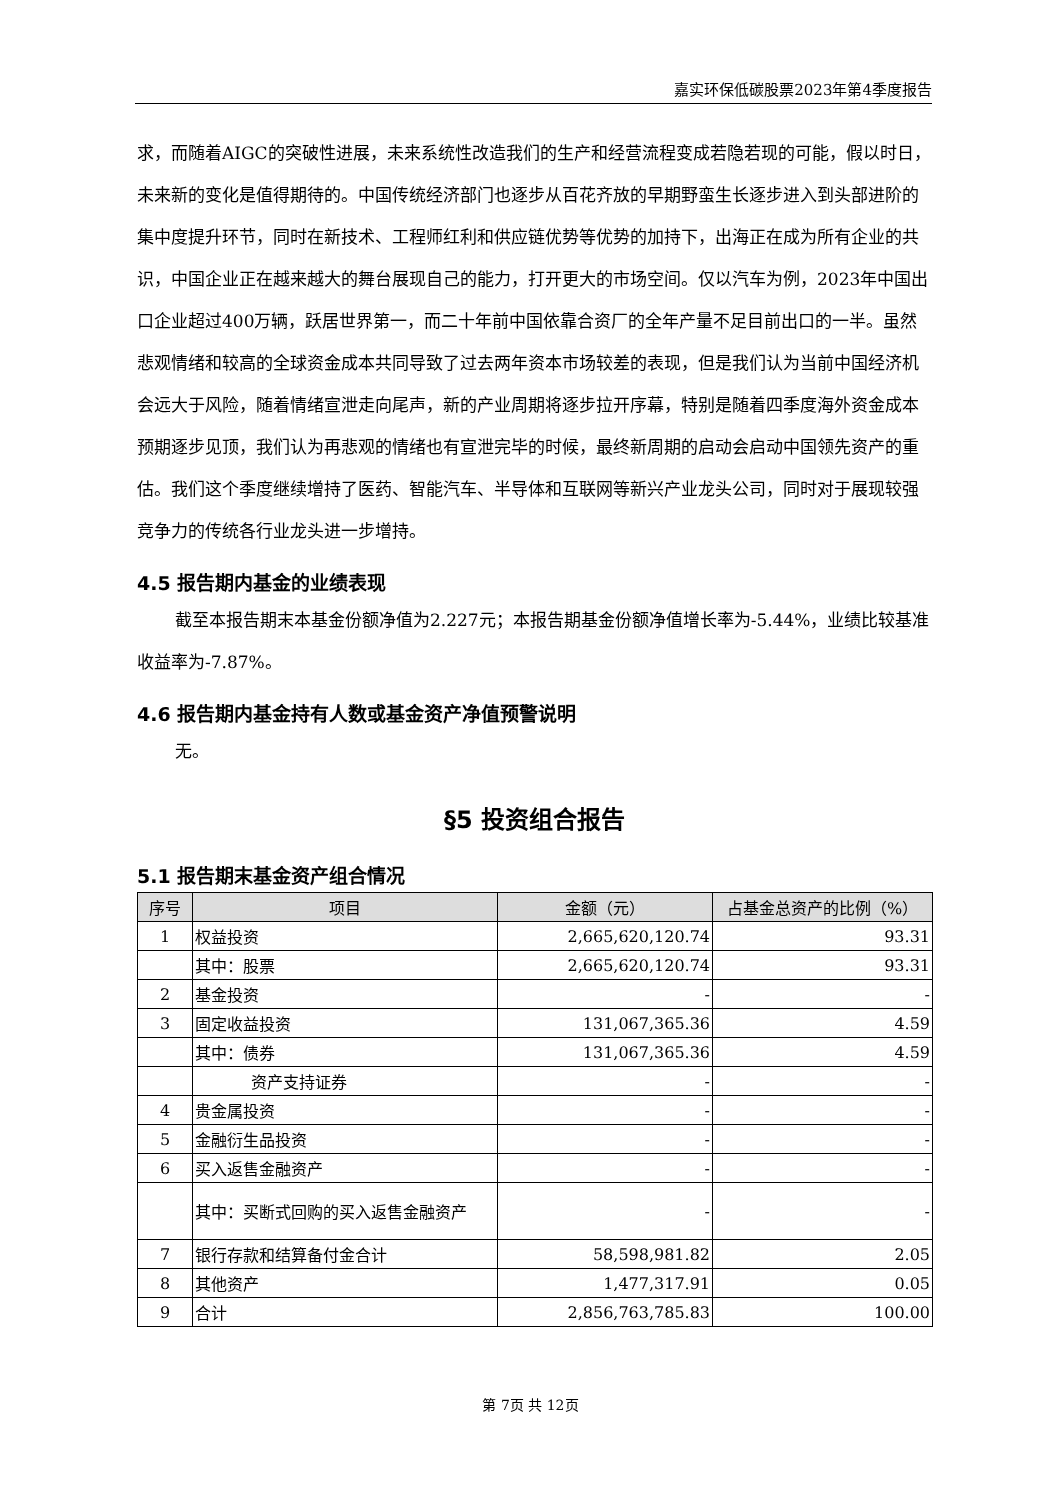嘉实环保低碳股票2023年第4季度报告
求，而随着AIGC的突破性进展，未来系统性改造我们的生产和经营流程变成若隐若现的可能，假以时日，未来新的变化是值得期待的。中国传统经济部门也逐步从百花齐放的早期野蛮生长逐步进入到头部进阶的集中度提升环节，同时在新技术、工程师红利和供应链优势等优势的加持下，出海正在成为所有企业的共识，中国企业正在越来越大的舞台展现自己的能力，打开更大的市场空间。仅以汽车为例，2023年中国出口企业超过400万辆，跃居世界第一，而二十年前中国依靠合资厂的全年产量不足目前出口的一半。虽然悲观情绪和较高的全球资金成本共同导致了过去两年资本市场较差的表现，但是我们认为当前中国经济机会远大于风险，随着情绪宣泄走向尾声，新的产业周期将逐步拉开序幕，特别是随着四季度海外资金成本预期逐步见顶，我们认为再悲观的情绪也有宣泄完毕的时候，最终新周期的启动会启动中国领先资产的重估。我们这个季度继续增持了医药、智能汽车、半导体和互联网等新兴产业龙头公司，同时对于展现较强竞争力的传统各行业龙头进一步增持。
4.5 报告期内基金的业绩表现
截至本报告期末本基金份额净值为2.227元；本报告期基金份额净值增长率为-5.44%，业绩比较基准收益率为-7.87%。
4.6 报告期内基金持有人数或基金资产净值预警说明
无。
§5 投资组合报告
5.1 报告期末基金资产组合情况
| 序号 | 项目 | 金额（元） | 占基金总资产的比例（%） |
| --- | --- | --- | --- |
| 1 | 权益投资 | 2,665,620,120.74 | 93.31 |
| | 其中：股票 | 2,665,620,120.74 | 93.31 |
| 2 | 基金投资 | - | - |
| 3 | 固定收益投资 | 131,067,365.36 | 4.59 |
| | 其中：债券 | 131,067,365.36 | 4.59 |
| | 资产支持证券 | - | - |
| 4 | 贵金属投资 | - | - |
| 5 | 金融衍生品投资 | - | - |
| 6 | 买入返售金融资产 | - | - |
| | 其中：买断式回购的买入返售金融资产 | - | - |
| 7 | 银行存款和结算备付金合计 | 58,598,981.82 | 2.05 |
| 8 | 其他资产 | 1,477,317.91 | 0.05 |
| 9 | 合计 | 2,856,763,785.83 | 100.00 |
第 7页 共 12页